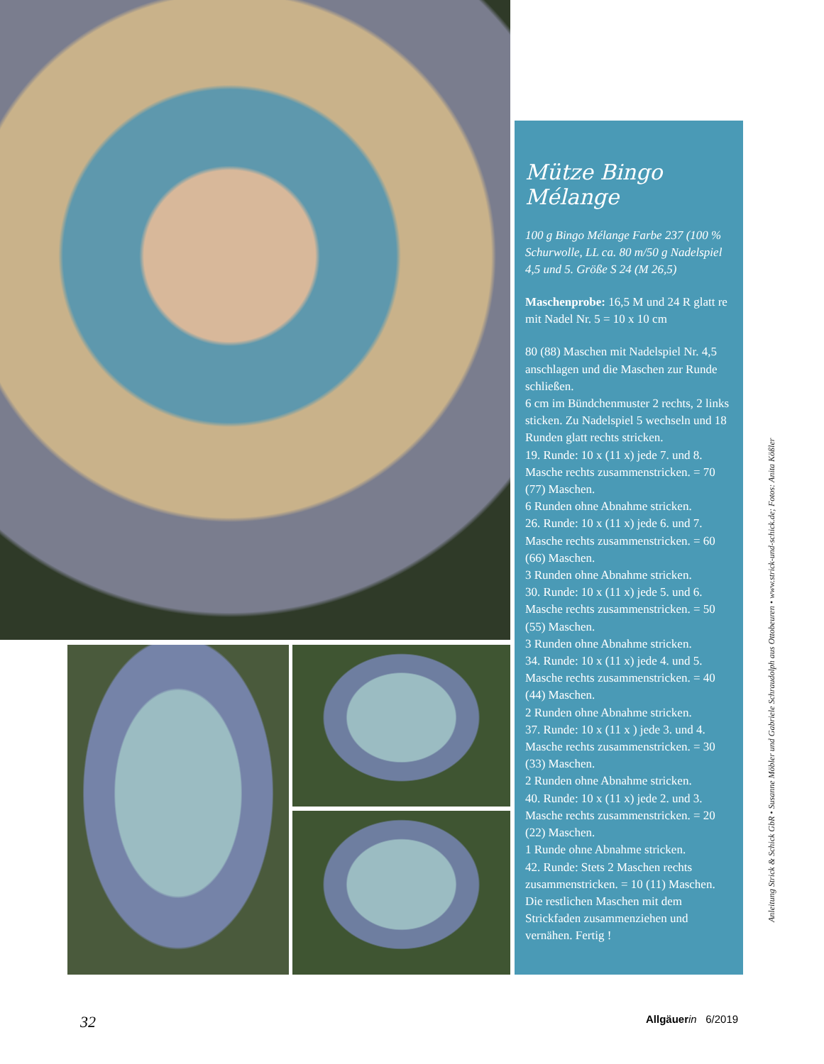Mütze Bingo Mélange
100 g Bingo Mélange Farbe 237 (100 % Schurwolle, LL ca. 80 m/50 g Nadelspiel 4,5 und 5. Größe S 24 (M 26,5)
Maschenprobe: 16,5 M und 24 R glatt re mit Nadel Nr. 5 = 10 x 10 cm
80 (88) Maschen mit Nadelspiel Nr. 4,5 anschlagen und die Maschen zur Runde schließen.
6 cm im Bündchenmuster 2 rechts, 2 links sticken. Zu Nadelspiel 5 wechseln und 18 Runden glatt rechts stricken.
19. Runde: 10 x (11 x) jede 7. und 8. Masche rechts zusammenstricken. = 70 (77) Maschen.
6 Runden ohne Abnahme stricken.
26. Runde: 10 x (11 x) jede 6. und 7. Masche rechts zusammenstricken. = 60 (66) Maschen.
3 Runden ohne Abnahme stricken.
30. Runde: 10 x (11 x) jede 5. und 6. Masche rechts zusammenstricken. = 50 (55) Maschen.
3 Runden ohne Abnahme stricken.
34. Runde: 10 x (11 x) jede 4. und 5. Masche rechts zusammenstricken. = 40 (44) Maschen.
2 Runden ohne Abnahme stricken.
37. Runde: 10 x (11 x ) jede 3. und 4. Masche rechts zusammenstricken. = 30 (33) Maschen.
2 Runden ohne Abnahme stricken.
40. Runde: 10 x (11 x) jede 2. und 3. Masche rechts zusammenstricken. = 20 (22) Maschen.
1 Runde ohne Abnahme stricken.
42. Runde: Stets 2 Maschen rechts zusammenstricken. = 10 (11) Maschen. Die restlichen Maschen mit dem Strickfaden zusammenziehen und vernähen. Fertig !
Anleitung Strick & Schick GbR • Susanne Möbler und Gabriele Schraudolph aus Ottobeuren • www.strick-und-schick.de; Fotos: Anita Kößler
32 Allgäuer in 6/2019